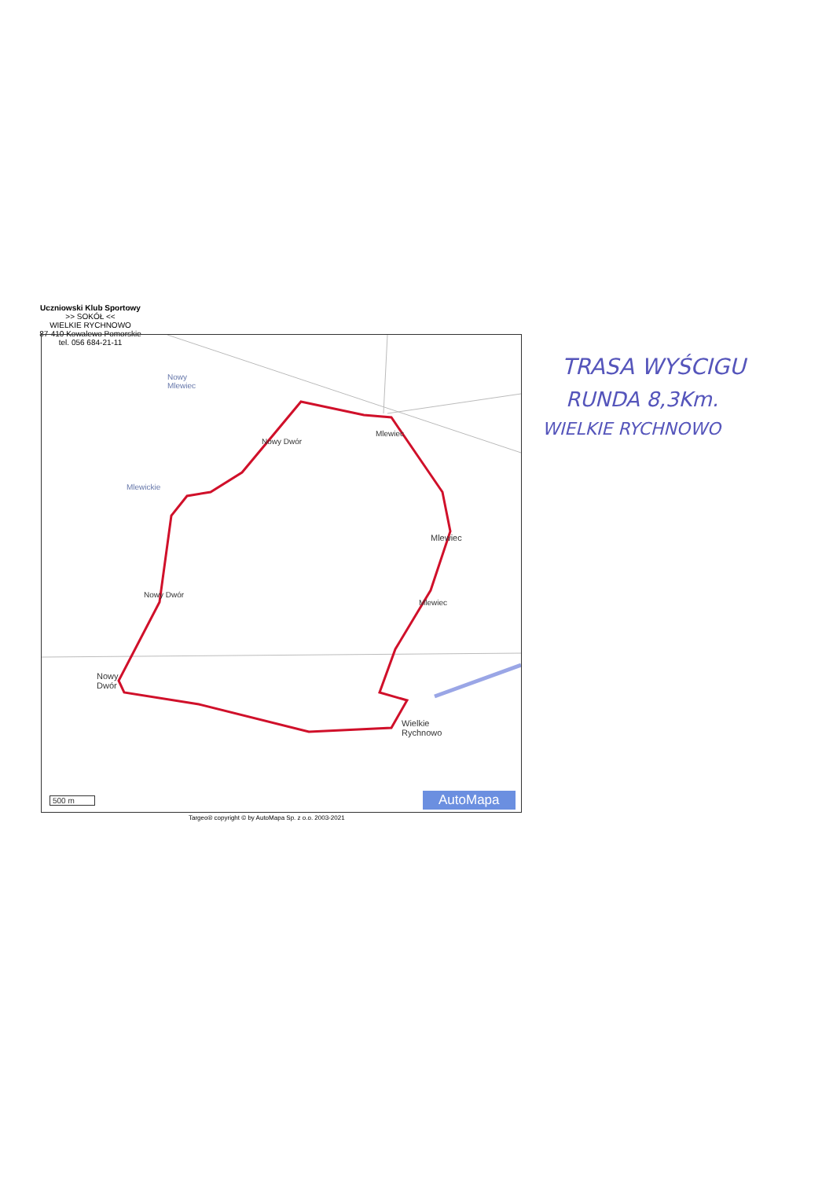Uczniowski Klub Sportowy
>> SOKÓŁ <<
WIELKIE RYCHNOWO
87-410 Kowalewo Pomorskie
tel. 056 684-21-11
Nowy
Mlewiec
Mlewickie
Nowy Dwór
Mlewiec
Mlewiec
Mlewiec
Nowy Dwór
Nowy
Dwór
Wielkie
Rychnowo
500 m AutoMapa
Targeo® copyright © by AutoMapa Sp. z o.o. 2003-2021
TRASA WYŚCIGU
RUNDA 8,3Km.
WIELKIE RYCHNOWO